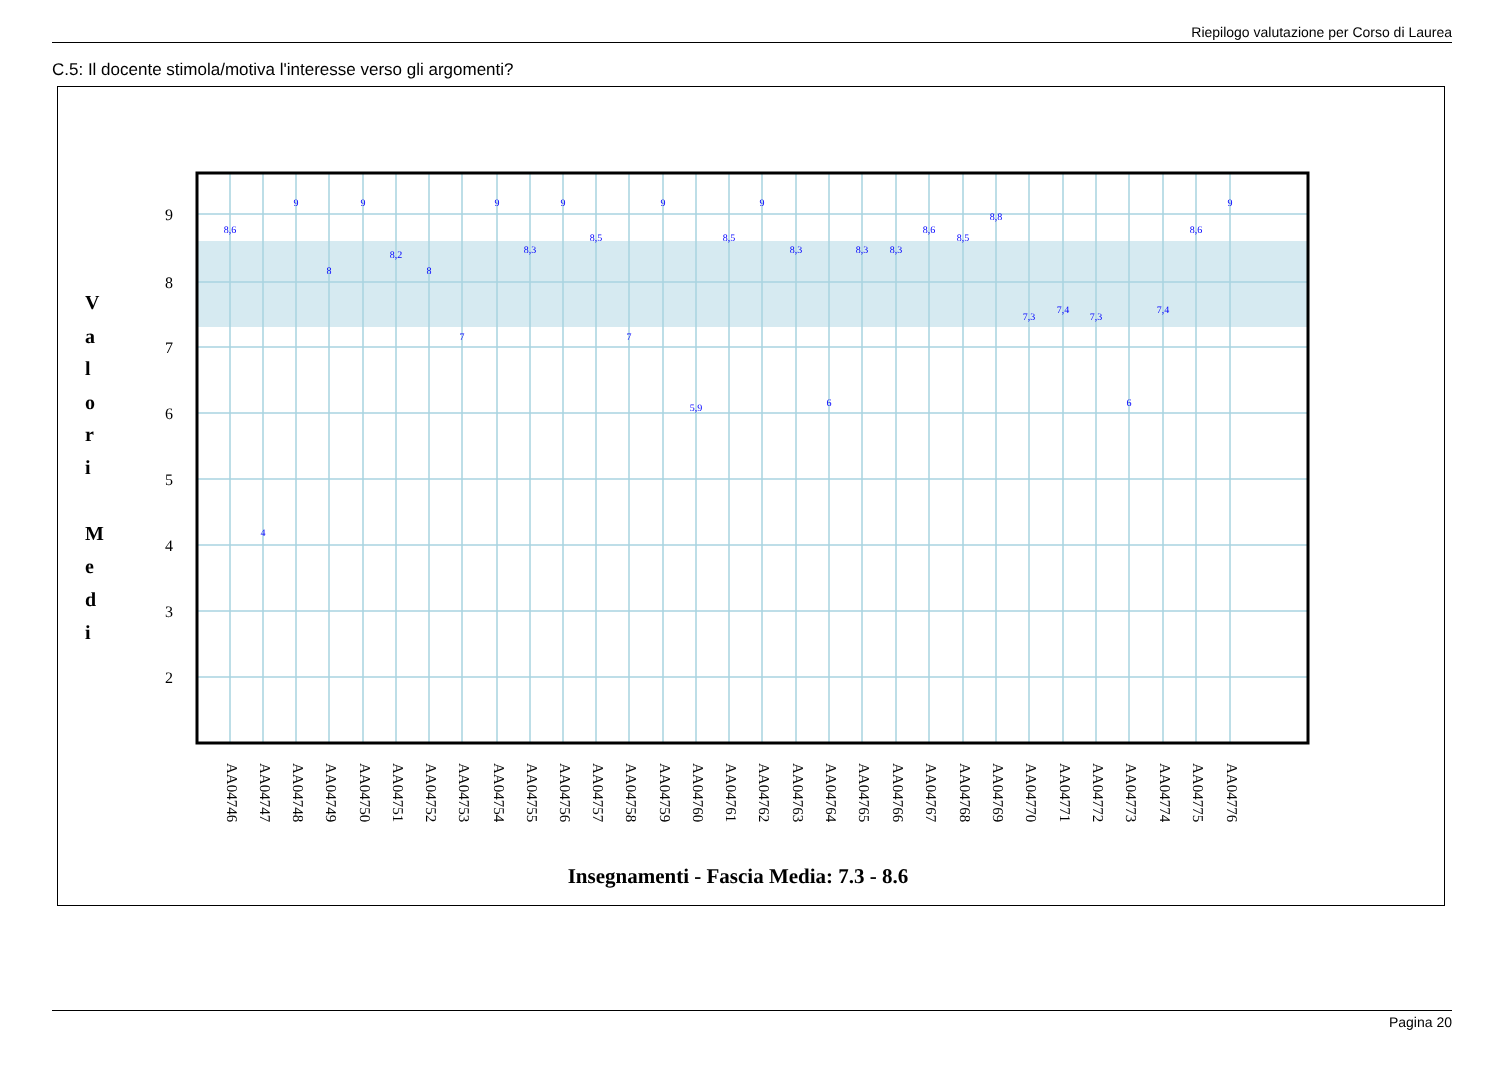Riepilogo valutazione per Corso di Laurea
C.5: Il docente stimola/motiva l'interesse verso gli argomenti?
9
8
7
6
5
4
3
2
V
a
l
o
r
i
M
e
d
i
8,6
4
9
8
9
8,2
8
7
9
8,3
9
8,5
7
9
5,9
8,5
9
8,3
6
8,3
8,3
8,6
8,5
8,8
7,3
7,4
7,3
6
7,4
8,6
9
AA04746
AA04747
AA04748
AA04749
AA04750
AA04751
AA04752
AA04753
AA04754
AA04755
AA04756
AA04757
AA04758
AA04759
AA04760
AA04761
AA04762
AA04763
AA04764
AA04765
AA04766
AA04767
AA04768
AA04769
AA04770
AA04771
AA04772
AA04773
AA04774
AA04775
AA04776
Insegnamenti - Fascia Media: 7.3 - 8.6
Pagina 20